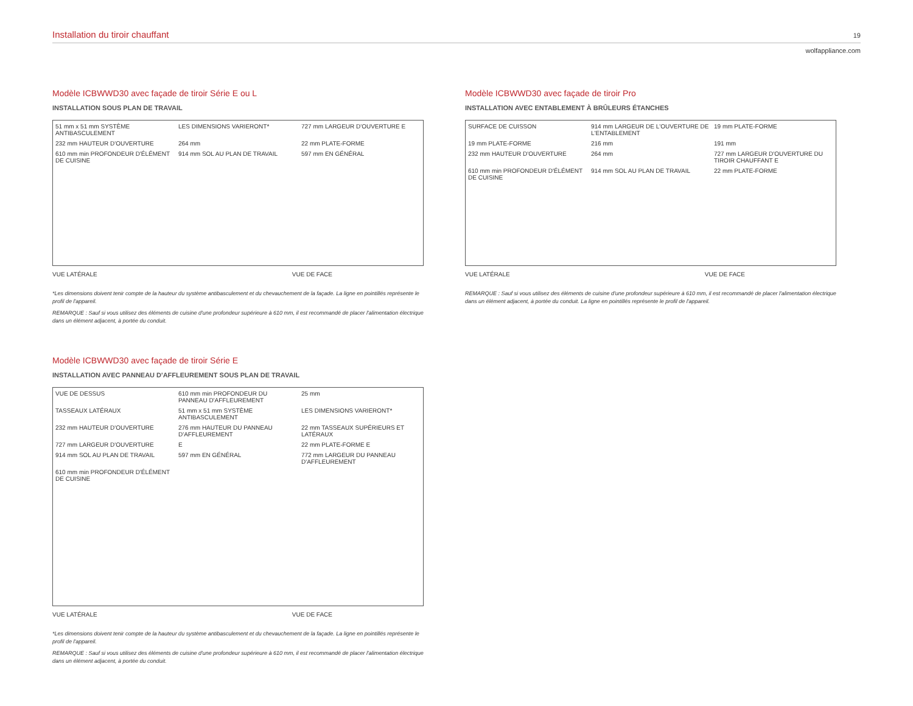Installation du tiroir chauffant 19
wolfappliance.com
Modèle ICBWWD30 avec façade de tiroir Série E ou L
INSTALLATION SOUS PLAN DE TRAVAIL
51 mm x 51 mm SYSTÈME ANTIBASCULEMENT LES DIMENSIONS VARIERONT* 727 mm LARGEUR D'OUVERTURE E 232 mm HAUTEUR D'OUVERTURE 264 mm 22 mm PLATE-FORME 610 mm min PROFONDEUR D'ÉLÉMENT DE CUISINE 914 mm SOL AU PLAN DE TRAVAIL 597 mm EN GÉNÉRAL
VUE LATÉRALE VUE DE FACE
*Les dimensions doivent tenir compte de la hauteur du système antibasculement et du chevauchement de la façade. La ligne en pointillés représente le profil de l'appareil.
REMARQUE : Sauf si vous utilisez des éléments de cuisine d'une profondeur supérieure à 610 mm, il est recommandé de placer l'alimentation électrique dans un élément adjacent, à portée du conduit.
Modèle ICBWWD30 avec façade de tiroir Série E
INSTALLATION AVEC PANNEAU D'AFFLEUREMENT SOUS PLAN DE TRAVAIL
VUE DE DESSUS 610 mm min PROFONDEUR DU PANNEAU D'AFFLEUREMENT 25 mm TASSEAUX LATÉRAUX 51 mm x 51 mm SYSTÈME ANTIBASCULEMENT LES DIMENSIONS VARIERONT* 232 mm HAUTEUR D'OUVERTURE 276 mm HAUTEUR DU PANNEAU D'AFFLEUREMENT 22 mm TASSEAUX SUPÉRIEURS ET LATÉRAUX 727 mm LARGEUR D'OUVERTURE E 22 mm PLATE-FORME E 914 mm SOL AU PLAN DE TRAVAIL 597 mm EN GÉNÉRAL 772 mm LARGEUR DU PANNEAU D'AFFLEUREMENT 610 mm min PROFONDEUR D'ÉLÉMENT DE CUISINE
VUE LATÉRALE VUE DE FACE
*Les dimensions doivent tenir compte de la hauteur du système antibasculement et du chevauchement de la façade. La ligne en pointillés représente le profil de l'appareil.
REMARQUE : Sauf si vous utilisez des éléments de cuisine d'une profondeur supérieure à 610 mm, il est recommandé de placer l'alimentation électrique dans un élément adjacent, à portée du conduit.
Modèle ICBWWD30 avec façade de tiroir Pro
INSTALLATION AVEC ENTABLEMENT À BRÛLEURS ÉTANCHES
SURFACE DE CUISSON 914 mm LARGEUR DE L'OUVERTURE DE L'ENTABLEMENT 19 mm PLATE-FORME 19 mm PLATE-FORME 216 mm 191 mm 232 mm HAUTEUR D'OUVERTURE 264 mm 727 mm LARGEUR D'OUVERTURE DU TIROIR CHAUFFANT E 610 mm min PROFONDEUR D'ÉLÉMENT DE CUISINE 914 mm SOL AU PLAN DE TRAVAIL 22 mm PLATE-FORME
VUE LATÉRALE VUE DE FACE
REMARQUE : Sauf si vous utilisez des éléments de cuisine d'une profondeur supérieure à 610 mm, il est recommandé de placer l'alimentation électrique dans un élément adjacent, à portée du conduit. La ligne en pointillés représente le profil de l'appareil.